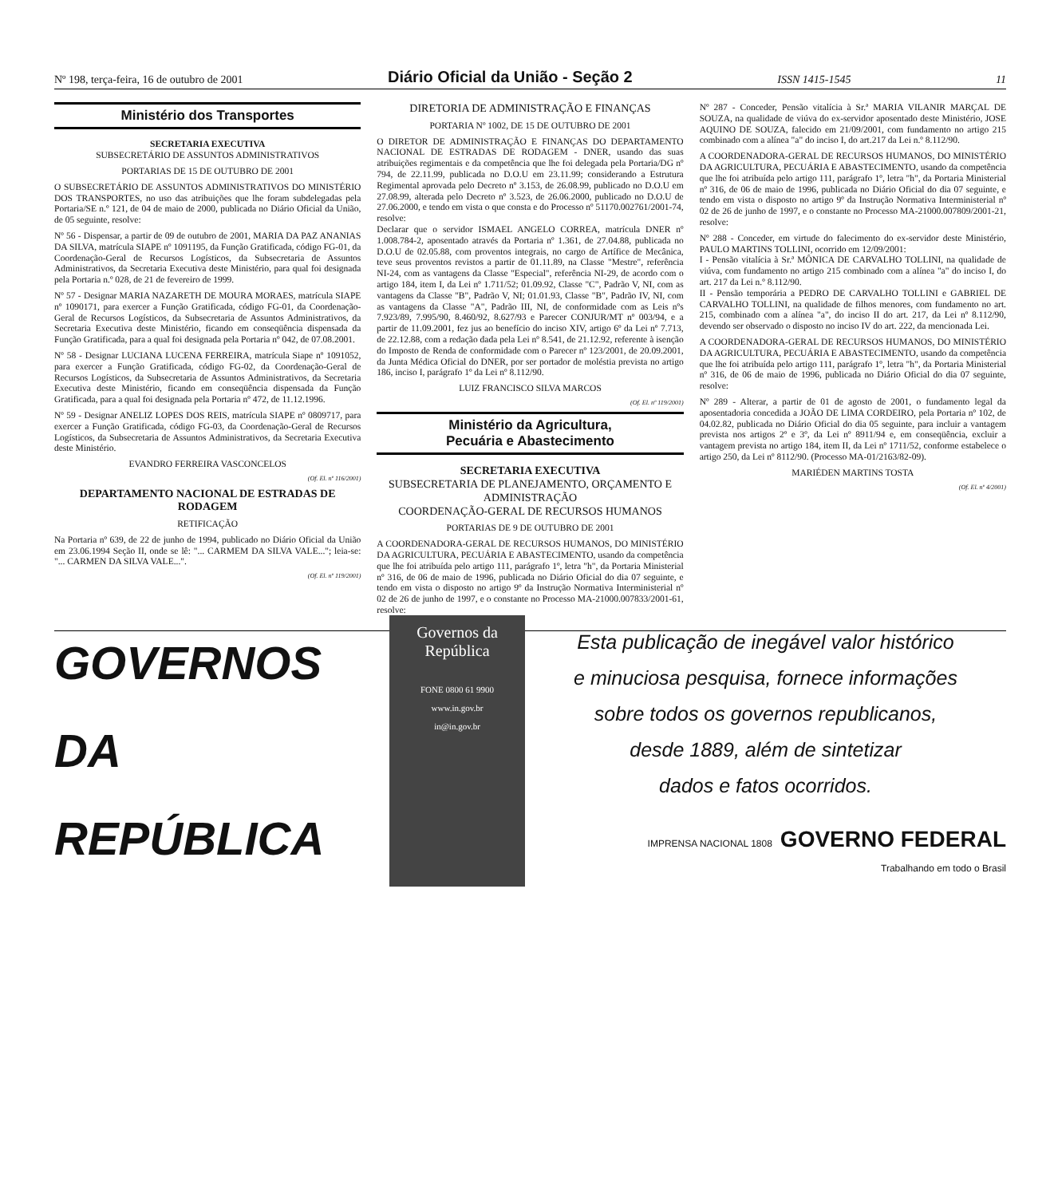Nº 198, terça-feira, 16 de outubro de 2001 Diário Oficial da União - Seção 2 ISSN 1415-1545 11
Ministério dos Transportes
SECRETARIA EXECUTIVA
SUBSECRETÁRIO DE ASSUNTOS ADMINISTRATIVOS
PORTARIAS DE 15 DE OUTUBRO DE 2001
O SUBSECRETÁRIO DE ASSUNTOS ADMINISTRATIVOS DO MINISTÉRIO DOS TRANSPORTES, no uso das atribuições que lhe foram subdelegadas pela Portaria/SE n.º 121, de 04 de maio de 2000, publicada no Diário Oficial da União, de 05 seguinte, resolve:
Nº 56 - Dispensar, a partir de 09 de outubro de 2001, MARIA DA PAZ ANANIAS DA SILVA, matrícula SIAPE nº 1091195, da Função Gratificada, código FG-01, da Coordenação-Geral de Recursos Logísticos, da Subsecretaria de Assuntos Administrativos, da Secretaria Executiva deste Ministério, para qual foi designada pela Portaria n.º 028, de 21 de fevereiro de 1999.
Nº 57 - Designar MARIA NAZARETH DE MOURA MORAES, matrícula SIAPE nº 1090171, para exercer a Função Gratificada, código FG-01, da Coordenação-Geral de Recursos Logísticos, da Subsecretaria de Assuntos Administrativos, da Secretaria Executiva deste Ministério, ficando em conseqüência dispensada da Função Gratificada, para a qual foi designada pela Portaria nº 042, de 07.08.2001.
Nº 58 - Designar LUCIANA LUCENA FERREIRA, matrícula Siape nº 1091052, para exercer a Função Gratificada, código FG-02, da Coordenação-Geral de Recursos Logísticos, da Subsecretaria de Assuntos Administrativos, da Secretaria Executiva deste Ministério, ficando em conseqüência dispensada da Função Gratificada, para a qual foi designada pela Portaria nº 472, de 11.12.1996.
Nº 59 - Designar ANELIZ LOPES DOS REIS, matrícula SIAPE nº 0809717, para exercer a Função Gratificada, código FG-03, da Coordenação-Geral de Recursos Logísticos, da Subsecretaria de Assuntos Administrativos, da Secretaria Executiva deste Ministério.
EVANDRO FERREIRA VASCONCELOS
(Of. El. nº 116/2001)
DEPARTAMENTO NACIONAL DE ESTRADAS DE RODAGEM
RETIFICAÇÃO
Na Portaria nº 639, de 22 de junho de 1994, publicado no Diário Oficial da União em 23.06.1994 Seção II, onde se lê: "... CARMEM DA SILVA VALE..."; leia-se: "... CARMEN DA SILVA VALE...".
(Of. El. nº 119/2001)
DIRETORIA DE ADMINISTRAÇÃO E FINANÇAS
PORTARIA Nº 1002, DE 15 DE OUTUBRO DE 2001
O DIRETOR DE ADMINISTRAÇÃO E FINANÇAS DO DEPARTAMENTO NACIONAL DE ESTRADAS DE RODAGEM - DNER, usando das suas atribuições regimentais e da competência que lhe foi delegada pela Portaria/DG nº 794, de 22.11.99, publicada no D.O.U em 23.11.99; considerando a Estrutura Regimental aprovada pelo Decreto nº 3.153, de 26.08.99, publicado no D.O.U em 27.08.99, alterada pelo Decreto nº 3.523, de 26.06.2000, publicado no D.O.U de 27.06.2000, e tendo em vista o que consta e do Processo nº 51170.002761/2001-74, resolve:
Declarar que o servidor ISMAEL ANGELO CORREA, matrícula DNER nº 1.008.784-2, aposentado através da Portaria nº 1.361, de 27.04.88, publicada no D.O.U de 02.05.88, com proventos integrais, no cargo de Artífice de Mecânica, teve seus proventos revistos a partir de 01.11.89, na Classe "Mestre", referência NI-24, com as vantagens da Classe "Especial", referência NI-29, de acordo com o artigo 184, item I, da Lei nº 1.711/52; 01.09.92, Classe "C", Padrão V, NI, com as vantagens da Classe "B", Padrão V, NI; 01.01.93, Classe "B", Padrão IV, NI, com as vantagens da Classe "A", Padrão III, NI, de conformidade com as Leis nºs 7.923/89, 7.995/90, 8.460/92, 8.627/93 e Parecer CONJUR/MT nº 003/94, e a partir de 11.09.2001, fez jus ao benefício do inciso XIV, artigo 6º da Lei nº 7.713, de 22.12.88, com a redação dada pela Lei nº 8.541, de 21.12.92, referente à isenção do Imposto de Renda de conformidade com o Parecer nº 123/2001, de 20.09.2001, da Junta Médica Oficial do DNER, por ser portador de moléstia prevista no artigo 186, inciso I, parágrafo 1º da Lei nº 8.112/90.
LUIZ FRANCISCO SILVA MARCOS
(Of. El. nº 119/2001)
Ministério da Agricultura,
Pecuária e Abastecimento
SECRETARIA EXECUTIVA
SUBSECRETARIA DE PLANEJAMENTO, ORÇAMENTO E ADMINISTRAÇÃO
COORDENAÇÃO-GERAL DE RECURSOS HUMANOS
PORTARIAS DE 9 DE OUTUBRO DE 2001
A COORDENADORA-GERAL DE RECURSOS HUMANOS, DO MINISTÉRIO DA AGRICULTURA, PECUÁRIA E ABASTECIMENTO, usando da competência que lhe foi atribuída pelo artigo 111, parágrafo 1º, letra "h", da Portaria Ministerial nº 316, de 06 de maio de 1996, publicada no Diário Oficial do dia 07 seguinte, e tendo em vista o disposto no artigo 9º da Instrução Normativa Interministerial nº 02 de 26 de junho de 1997, e o constante no Processo MA-21000.007833/2001-61, resolve:
Nº 287 - Conceder, Pensão vitalícia à Sr.ª MARIA VILANIR MARÇAL DE SOUZA, na qualidade de viúva do ex-servidor aposentado deste Ministério, JOSE AQUINO DE SOUZA, falecido em 21/09/2001, com fundamento no artigo 215 combinado com a alínea "a" do inciso I, do art.217 da Lei n.º 8.112/90.
A COORDENADORA-GERAL DE RECURSOS HUMANOS, DO MINISTÉRIO DA AGRICULTURA, PECUÁRIA E ABASTECIMENTO, usando da competência que lhe foi atribuída pelo artigo 111, parágrafo 1º, letra "h", da Portaria Ministerial nº 316, de 06 de maio de 1996, publicada no Diário Oficial do dia 07 seguinte, e tendo em vista o disposto no artigo 9º da Instrução Normativa Interministerial nº 02 de 26 de junho de 1997, e o constante no Processo MA-21000.007809/2001-21, resolve:
Nº 288 - Conceder, em virtude do falecimento do ex-servidor deste Ministério, PAULO MARTINS TOLLINI, ocorrido em 12/09/2001:
I - Pensão vitalícia à Sr.ª MÔNICA DE CARVALHO TOLLINI, na qualidade de viúva, com fundamento no artigo 215 combinado com a alínea "a" do inciso I, do art. 217 da Lei n.º 8.112/90.
II - Pensão temporária a PEDRO DE CARVALHO TOLLINI e GABRIEL DE CARVALHO TOLLINI, na qualidade de filhos menores, com fundamento no art. 215, combinado com a alínea "a", do inciso II do art. 217, da Lei nº 8.112/90, devendo ser observado o disposto no inciso IV do art. 222, da mencionada Lei.
A COORDENADORA-GERAL DE RECURSOS HUMANOS, DO MINISTÉRIO DA AGRICULTURA, PECUÁRIA E ABASTECIMENTO, usando da competência que lhe foi atribuída pelo artigo 111, parágrafo 1º, letra "h", da Portaria Ministerial nº 316, de 06 de maio de 1996, publicada no Diário Oficial do dia 07 seguinte, resolve:
Nº 289 - Alterar, a partir de 01 de agosto de 2001, o fundamento legal da aposentadoria concedida a JOÃO DE LIMA CORDEIRO, pela Portaria nº 102, de 04.02.82, publicada no Diário Oficial do dia 05 seguinte, para incluir a vantagem prevista nos artigos 2º e 3º, da Lei nº 8911/94 e, em conseqüência, excluir a vantagem prevista no artigo 184, item II, da Lei nº 1711/52, conforme estabelece o artigo 250, da Lei nº 8112/90. (Processo MA-01/2163/82-09).
MARIÉDEN MARTINS TOSTA
(Of. El. nº 4/2001)
GOVERNOS DA
REPÚBLICA
Governos da República
FONE 0800 61 9900
www.in.gov.br
in@in.gov.br
Esta publicação de inegável valor histórico
e minuciosa pesquisa, fornece informações
sobre todos os governos republicanos,
desde 1889, além de sintetizar
dados e fatos ocorridos.
IMPRENSA NACIONAL 1808 GOVERNO FEDERAL
Trabalhando em todo o Brasil